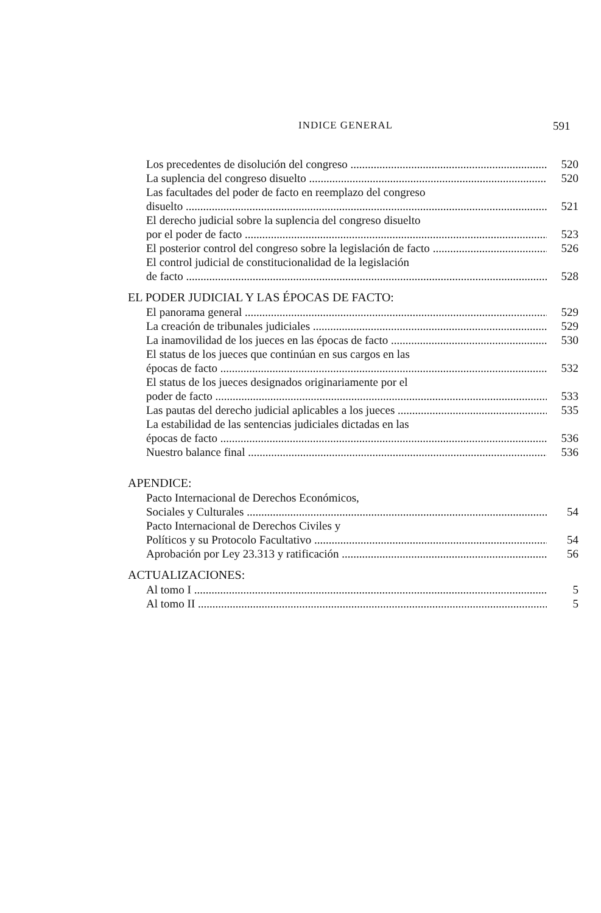INDICE GENERAL 591
Los precedentes de disolución del congreso 520
La suplencia del congreso disuelto 520
Las facultades del poder de facto en reemplazo del congreso
disuelto 521
El derecho judicial sobre la suplencia del congreso disuelto
por el poder de facto 523
El posterior control del congreso sobre la legislación de facto 526
El control judicial de constitucionalidad de la legislación
de facto 528
EL PODER JUDICIAL Y LAS ÉPOCAS DE FACTO:
El panorama general 529
La creación de tribunales judiciales 529
La inamovilidad de los jueces en las épocas de facto 530
El status de los jueces que continúan en sus cargos en las
épocas de facto 532
El status de los jueces designados originariamente por el
poder de facto 533
Las pautas del derecho judicial aplicables a los jueces 535
La estabilidad de las sentencias judiciales dictadas en las
épocas de facto 536
Nuestro balance final 536
APENDICE:
Pacto Internacional de Derechos Económicos,
Sociales y Culturales 54
Pacto Internacional de Derechos Civiles y
Políticos y su Protocolo Facultativo 54
Aprobación por Ley 23.313 y ratificación 56
ACTUALIZACIONES:
Al tomo I 5
Al tomo II 5